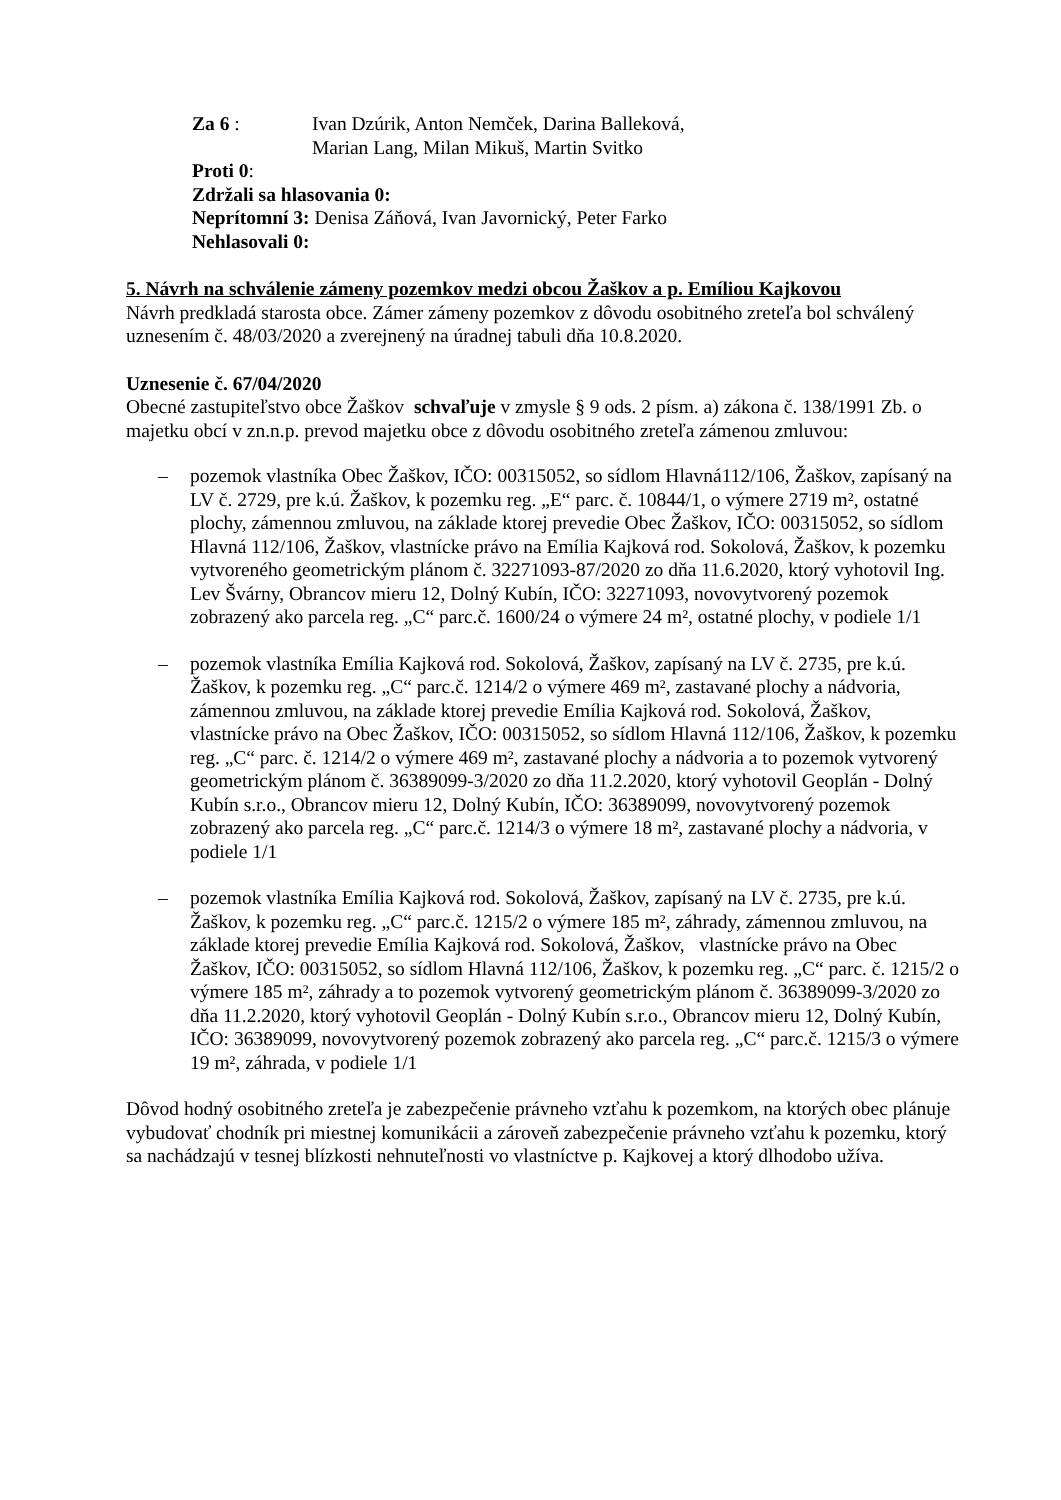Za 6 : Ivan Dzúrik, Anton Nemček, Darina Balleková,
Marian Lang, Milan Mikuš, Martin Svitko
Proti 0:
Zdržali sa hlasovania 0:
Neprítomní 3: Denisa Záňová, Ivan Javornický, Peter Farko
Nehlasovali 0:
5. Návrh na schválenie zámeny pozemkov medzi obcou Žaškov a p. Emíliou Kajkovou
Návrh predkladá starosta obce. Zámer zámeny pozemkov z dôvodu osobitného zreteľa bol schválený uznesením č. 48/03/2020 a zverejnený na úradnej tabuli dňa 10.8.2020.
Uznesenie č. 67/04/2020
Obecné zastupiteľstvo obce Žaškov schvaľuje v zmysle § 9 ods. 2 písm. a) zákona č. 138/1991 Zb. o majetku obcí v zn.n.p. prevod majetku obce z dôvodu osobitného zreteľa zámenou zmluvou:
– pozemok vlastníka Obec Žaškov, IČO: 00315052, so sídlom Hlavná112/106, Žaškov, zapísaný na LV č. 2729, pre k.ú. Žaškov, k pozemku reg. „E“ parc. č. 10844/1, o výmere 2719 m², ostatné plochy, zámennou zmluvou, na základe ktorej prevedie Obec Žaškov, IČO: 00315052, so sídlom Hlavná 112/106, Žaškov, vlastnícke právo na Emília Kajková rod. Sokolová, Žaškov, k pozemku vytvoreného geometrickým plánom č. 32271093-87/2020 zo dňa 11.6.2020, ktorý vyhotovil Ing. Lev Švárny, Obrancov mieru 12, Dolný Kubín, IČO: 32271093, novovytvorený pozemok zobrazený ako parcela reg. „C“ parc.č. 1600/24 o výmere 24 m², ostatné plochy, v podiele 1/1
– pozemok vlastníka Emília Kajková rod. Sokolová, Žaškov, zapísaný na LV č. 2735, pre k.ú. Žaškov, k pozemku reg. „C“ parc.č. 1214/2 o výmere 469 m², zastavané plochy a nádvoria, zámennou zmluvou, na základe ktorej prevedie Emília Kajková rod. Sokolová, Žaškov, vlastnícke právo na Obec Žaškov, IČO: 00315052, so sídlom Hlavná 112/106, Žaškov, k pozemku reg. „C“ parc. č. 1214/2 o výmere 469 m², zastavané plochy a nádvoria a to pozemok vytvorený geometrickým plánom č. 36389099-3/2020 zo dňa 11.2.2020, ktorý vyhotovil Geoplán - Dolný Kubín s.r.o., Obrancov mieru 12, Dolný Kubín, IČO: 36389099, novovytvorený pozemok zobrazený ako parcela reg. „C“ parc.č. 1214/3 o výmere 18 m², zastavané plochy a nádvoria, v podiele 1/1
– pozemok vlastníka Emília Kajková rod. Sokolová, Žaškov, zapísaný na LV č. 2735, pre k.ú. Žaškov, k pozemku reg. „C“ parc.č. 1215/2 o výmere 185 m², záhrady, zámennou zmluvou, na základe ktorej prevedie Emília Kajková rod. Sokolová, Žaškov, vlastnícke právo na Obec Žaškov, IČO: 00315052, so sídlom Hlavná 112/106, Žaškov, k pozemku reg. „C“ parc. č. 1215/2 o výmere 185 m², záhrady a to pozemok vytvorený geometrickým plánom č. 36389099-3/2020 zo dňa 11.2.2020, ktorý vyhotovil Geoplán - Dolný Kubín s.r.o., Obrancov mieru 12, Dolný Kubín, IČO: 36389099, novovytvorený pozemok zobrazený ako parcela reg. „C“ parc.č. 1215/3 o výmere 19 m², záhrada, v podiele 1/1
Dôvod hodný osobitného zreteľa je zabezpečenie právneho vzťahu k pozemkom, na ktorých obec plánuje vybudovať chodník pri miestnej komunikácii a zároveň zabezpečenie právneho vzťahu k pozemku, ktorý sa nachádzajú v tesnej blízkosti nehnuteľnosti vo vlastníctve p. Kajkovej a ktorý dlhodobo užíva.